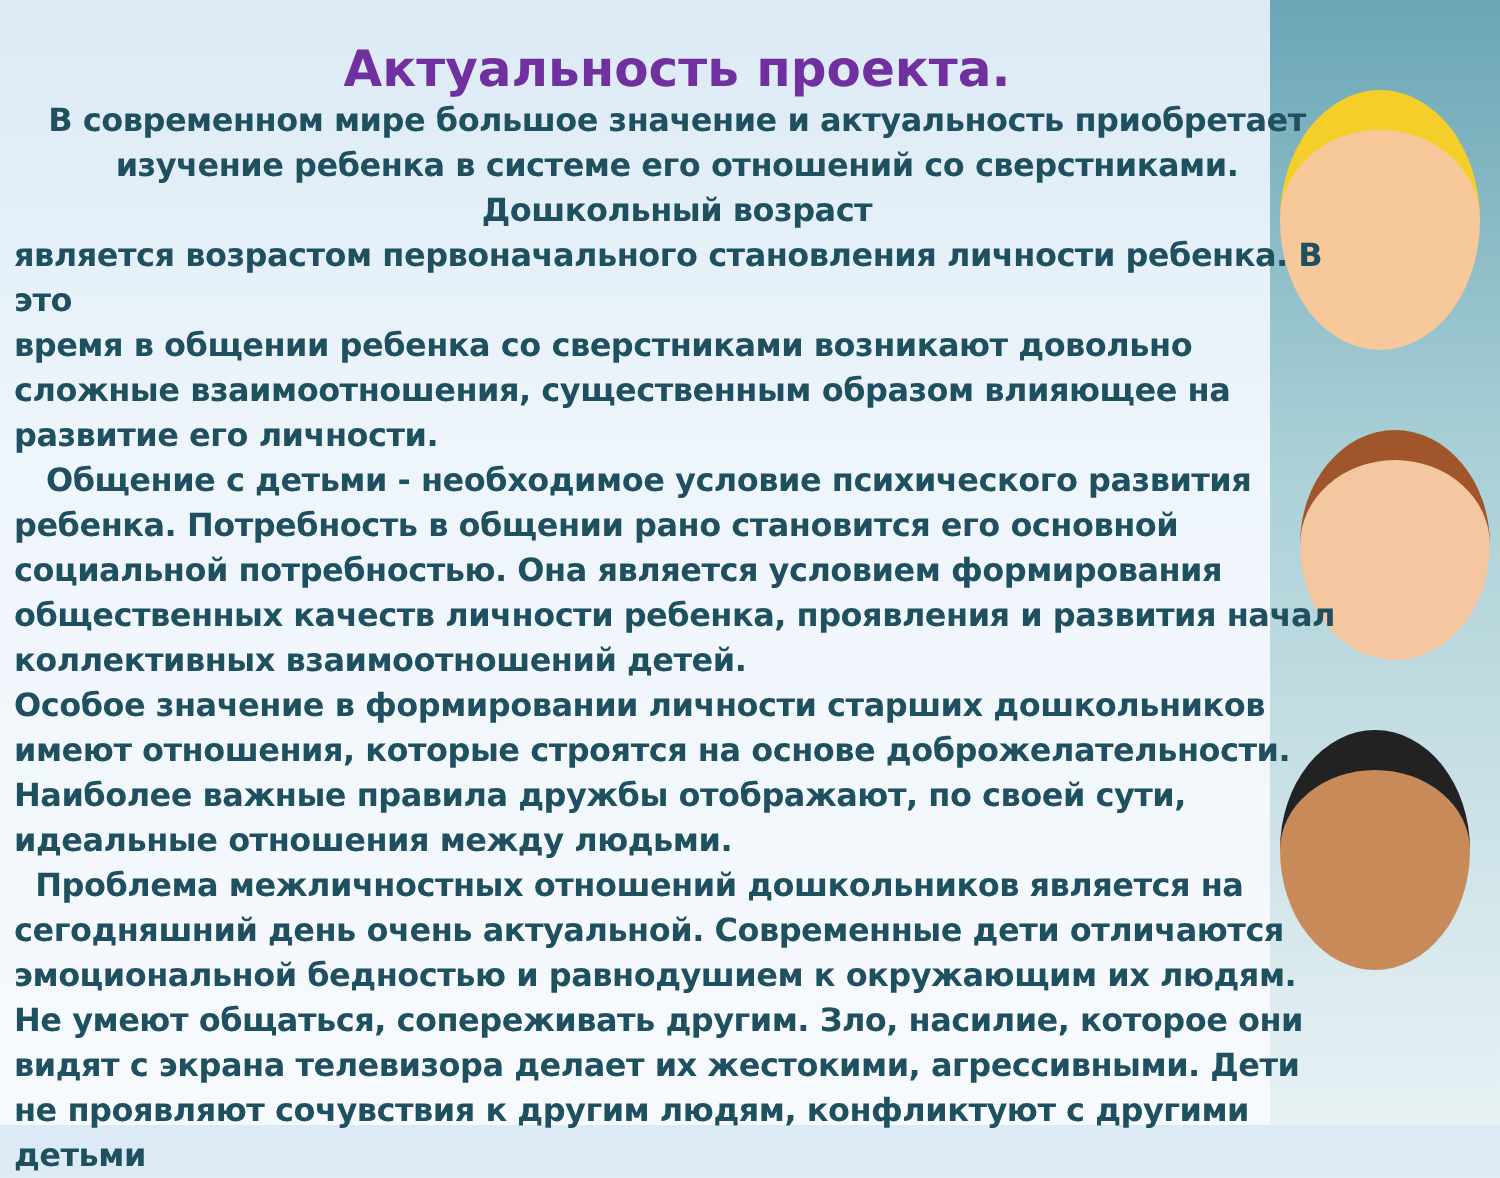Актуальность проекта.
В современном мире большое значение и актуальность приобретает изучение ребенка в системе его отношений со сверстниками.
Дошкольный возраст
является возрастом первоначального становления личности ребенка. В это
время в общении ребенка со сверстниками возникают довольно сложные взаимоотношения, существенным образом влияющее на развитие его личности.
Общение с детьми - необходимое условие психического развития ребенка. Потребность в общении рано становится его основной социальной потребностью. Она является условием формирования общественных качеств личности ребенка, проявления и развития начал коллективных взаимоотношений детей.
Особое значение в формировании личности старших дошкольников имеют отношения, которые строятся на основе доброжелательности. Наиболее важные правила дружбы отображают, по своей сути, идеальные отношения между людьми.
Проблема межличностных отношений дошкольников является на сегодняшний день очень актуальной. Современные дети отличаются эмоциональной бедностью и равнодушием к окружающим их людям. Не умеют общаться, сопереживать другим. Зло, насилие, которое они видят с экрана телевизора делает их жестокими, агрессивными. Дети не проявляют сочувствия к другим людям, конфликтуют с другими детьми